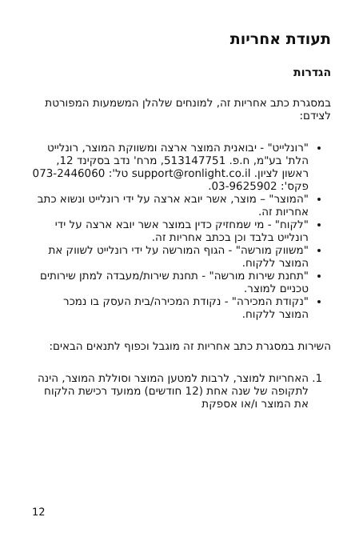תעודת אחריות
הגדרות
במסגרת כתב אחריות זה, למונחים שלהלן המשמעות המפורטת לצידם:
"רונלייט" - יבואנית המוצר ארצה ומשווקת המוצר, רונלייט הלת' בע"מ, ח.פ. 513147751, מרח' נדב בסקינד 12, ראשון לציון. support@ronlight.co.il טל': 073-2446060 פקס': 03-9625902.
"המוצר" – מוצר, אשר יובא ארצה על ידי רונלייט ונשוא כתב אחריות זה.
"לקוח" - מי שמחזיק כדין במוצר אשר יובא ארצה על ידי רונלייט בלבד וכן בכתב אחריות זה.
"משווק מורשה" - הגוף המורשה על ידי רונלייט לשווק את המוצר ללקוח.
"תחנת שירות מורשה" - תחנת שירות/מעבדה למתן שירותים טכניים למוצר.
"נקודת המכירה" - נקודת המכירה/בית העסק בו נמכר המוצר ללקוח.
השירות במסגרת כתב אחריות זה מוגבל וכפוף לתנאים הבאים:
1. האחריות למוצר, לרבות למטען המוצר וסוללת המוצר, הינה לתקופה של שנה אחת (12 חודשים) ממועד רכישת הלקוח את המוצר ו/או אספקת
12